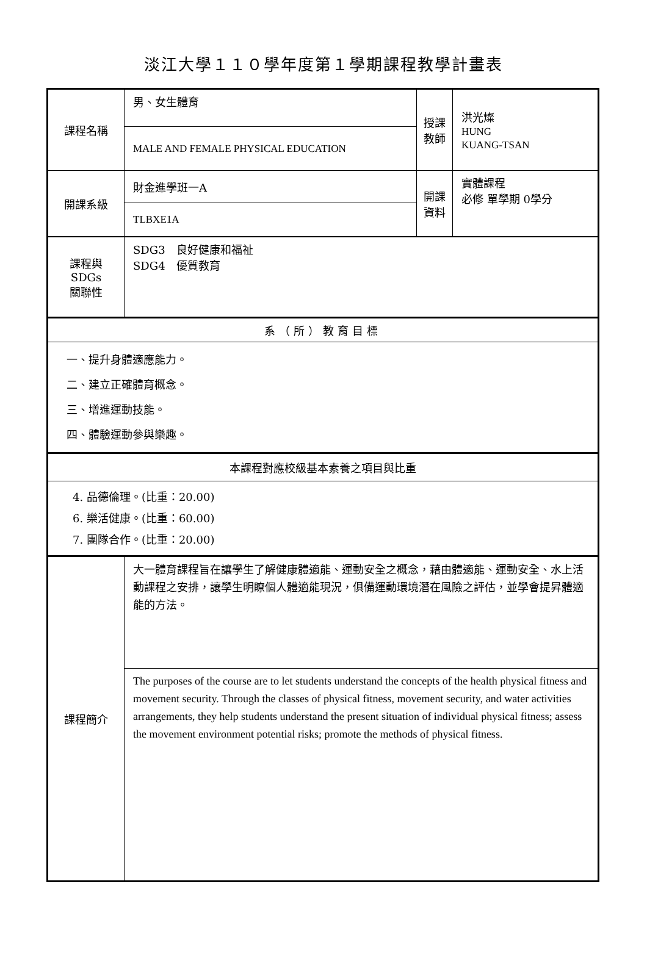淡江大學１１０學年度第１學期課程教學計畫表
| 課程名稱 | 男、女生體育 | 授課教師 | 洪光燦 HUNG KUANG-TSAN |
| | MALE AND FEMALE PHYSICAL EDUCATION | | |
| 開課系級 | 財金進學班一A | 開課資料 | 實體課程 必修 單學期 0學分 |
| | TLBXE1A | | |
| 課程與SDGs 關聯性 | SDG3 良好健康和福祉 SDG4 優質教育 | | |
| 系（所）教育目標 | | | |
| 一、提升身體適應能力。 二、建立正確體育概念。 三、增進運動技能。 四、體驗運動參與樂趣。 | | | |
| 本課程對應校級基本素養之項目與比重 | | | |
| 4. 品德倫理。(比重：20.00) 6. 樂活健康。(比重：60.00) 7. 團隊合作。(比重：20.00) | | | |
| 課程簡介 | 大一體育課程旨在讓學生了解健康體適能、運動安全之概念，藉由體適能、運動安全、水上活動課程之安排，讓學生明瞭個人體適能現況，俱備運動環境潛在風險之評估，並學會提昇體適能的方法。 | | |
| | The purposes of the course are to let students understand the concepts of the health physical fitness and movement security. Through the classes of physical fitness, movement security, and water activities arrangements, they help students understand the present situation of individual physical fitness; assess the movement environment potential risks; promote the methods of physical fitness. | | |